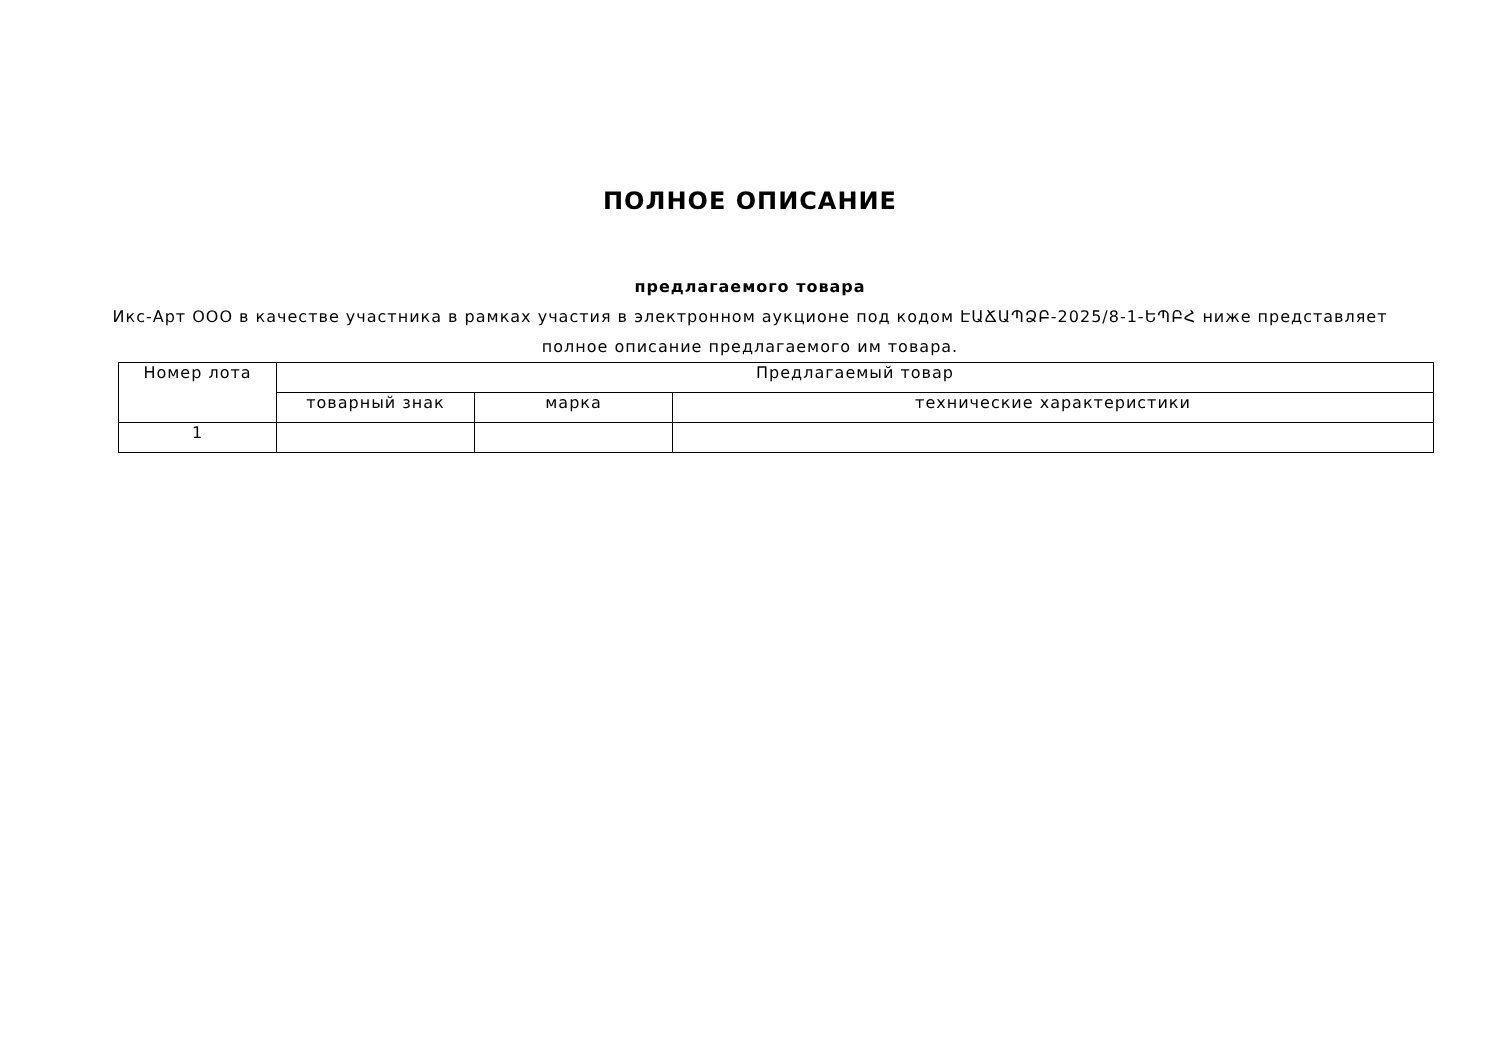ПОЛНОЕ ОПИСАНИЕ
предлагаемого товара
Икс-Арт ООО в качестве участника в рамках участия в электронном аукционе под кодом ԷԱՃԱՊՁԲ-2025/8-1-ԵՊԲՀ ниже представляет полное описание предлагаемого им товара.
| Номер лота | Предлагаемый товар | | |
| | товарный знак | марка | технические характеристики |
| 1 | | | |